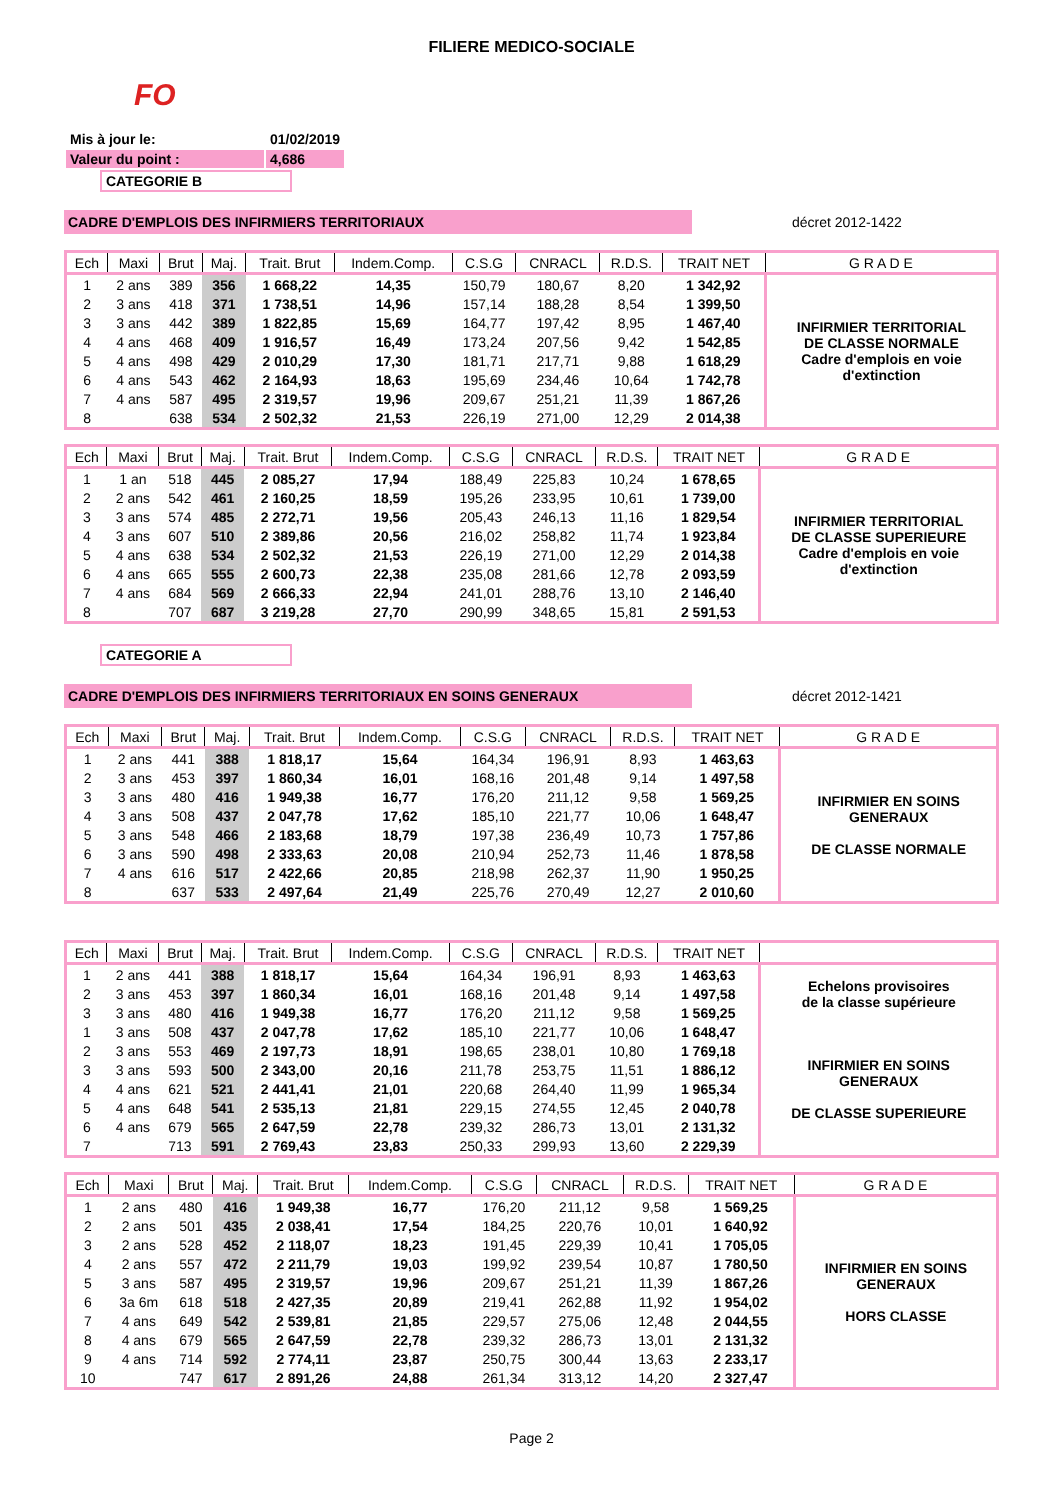FILIERE MEDICO-SOCIALE
FO
| Mis à jour le: | 01/02/2019 |
| Valeur du point : | 4,686 |
CATEGORIE B
CADRE D'EMPLOIS DES INFIRMIERS TERRITORIAUX décret 2012-1422
| Ech | Maxi | Brut | Maj. | Trait. Brut | Indem.Comp. | C.S.G | CNRACL | R.D.S. | TRAIT NET | G R A D E |
| --- | --- | --- | --- | --- | --- | --- | --- | --- | --- | --- |
| 1 | 2 ans | 389 | 356 | 1 668,22 | 14,35 | 150,79 | 180,67 | 8,20 | 1 342,92 | INFIRMIER TERRITORIAL DE CLASSE NORMALE Cadre d'emplois en voie d'extinction |
| 2 | 3 ans | 418 | 371 | 1 738,51 | 14,96 | 157,14 | 188,28 | 8,54 | 1 399,50 | |
| 3 | 3 ans | 442 | 389 | 1 822,85 | 15,69 | 164,77 | 197,42 | 8,95 | 1 467,40 | |
| 4 | 4 ans | 468 | 409 | 1 916,57 | 16,49 | 173,24 | 207,56 | 9,42 | 1 542,85 | |
| 5 | 4 ans | 498 | 429 | 2 010,29 | 17,30 | 181,71 | 217,71 | 9,88 | 1 618,29 | |
| 6 | 4 ans | 543 | 462 | 2 164,93 | 18,63 | 195,69 | 234,46 | 10,64 | 1 742,78 | |
| 7 | 4 ans | 587 | 495 | 2 319,57 | 19,96 | 209,67 | 251,21 | 11,39 | 1 867,26 | |
| 8 | | 638 | 534 | 2 502,32 | 21,53 | 226,19 | 271,00 | 12,29 | 2 014,38 | |
| Ech | Maxi | Brut | Maj. | Trait. Brut | Indem.Comp. | C.S.G | CNRACL | R.D.S. | TRAIT NET | G R A D E |
| --- | --- | --- | --- | --- | --- | --- | --- | --- | --- | --- |
| 1 | 1 an | 518 | 445 | 2 085,27 | 17,94 | 188,49 | 225,83 | 10,24 | 1 678,65 | INFIRMIER TERRITORIAL DE CLASSE SUPERIEURE Cadre d'emplois en voie d'extinction |
| 2 | 2 ans | 542 | 461 | 2 160,25 | 18,59 | 195,26 | 233,95 | 10,61 | 1 739,00 | |
| 3 | 3 ans | 574 | 485 | 2 272,71 | 19,56 | 205,43 | 246,13 | 11,16 | 1 829,54 | |
| 4 | 3 ans | 607 | 510 | 2 389,86 | 20,56 | 216,02 | 258,82 | 11,74 | 1 923,84 | |
| 5 | 4 ans | 638 | 534 | 2 502,32 | 21,53 | 226,19 | 271,00 | 12,29 | 2 014,38 | |
| 6 | 4 ans | 665 | 555 | 2 600,73 | 22,38 | 235,08 | 281,66 | 12,78 | 2 093,59 | |
| 7 | 4 ans | 684 | 569 | 2 666,33 | 22,94 | 241,01 | 288,76 | 13,10 | 2 146,40 | |
| 8 | | 707 | 687 | 3 219,28 | 27,70 | 290,99 | 348,65 | 15,81 | 2 591,53 | |
CATEGORIE A
CADRE D'EMPLOIS DES INFIRMIERS TERRITORIAUX EN SOINS GENERAUX décret 2012-1421
| Ech | Maxi | Brut | Maj. | Trait. Brut | Indem.Comp. | C.S.G | CNRACL | R.D.S. | TRAIT NET | G R A D E |
| --- | --- | --- | --- | --- | --- | --- | --- | --- | --- | --- |
| 1 | 2 ans | 441 | 388 | 1 818,17 | 15,64 | 164,34 | 196,91 | 8,93 | 1 463,63 | INFIRMIER EN SOINS GENERAUX DE CLASSE NORMALE |
| 2 | 3 ans | 453 | 397 | 1 860,34 | 16,01 | 168,16 | 201,48 | 9,14 | 1 497,58 | |
| 3 | 3 ans | 480 | 416 | 1 949,38 | 16,77 | 176,20 | 211,12 | 9,58 | 1 569,25 | |
| 4 | 3 ans | 508 | 437 | 2 047,78 | 17,62 | 185,10 | 221,77 | 10,06 | 1 648,47 | |
| 5 | 3 ans | 548 | 466 | 2 183,68 | 18,79 | 197,38 | 236,49 | 10,73 | 1 757,86 | |
| 6 | 3 ans | 590 | 498 | 2 333,63 | 20,08 | 210,94 | 252,73 | 11,46 | 1 878,58 | |
| 7 | 4 ans | 616 | 517 | 2 422,66 | 20,85 | 218,98 | 262,37 | 11,90 | 1 950,25 | |
| 8 | | 637 | 533 | 2 497,64 | 21,49 | 225,76 | 270,49 | 12,27 | 2 010,60 | |
| Ech | Maxi | Brut | Maj. | Trait. Brut | Indem.Comp. | C.S.G | CNRACL | R.D.S. | TRAIT NET | |
| --- | --- | --- | --- | --- | --- | --- | --- | --- | --- | --- |
| 1 | 2 ans | 441 | 388 | 1 818,17 | 15,64 | 164,34 | 196,91 | 8,93 | 1 463,63 | Echelons provisoires de la classe supérieure |
| 2 | 3 ans | 453 | 397 | 1 860,34 | 16,01 | 168,16 | 201,48 | 9,14 | 1 497,58 | |
| 3 | 3 ans | 480 | 416 | 1 949,38 | 16,77 | 176,20 | 211,12 | 9,58 | 1 569,25 | |
| 1 | 3 ans | 508 | 437 | 2 047,78 | 17,62 | 185,10 | 221,77 | 10,06 | 1 648,47 | INFIRMIER EN SOINS GENERAUX DE CLASSE SUPERIEURE |
| 2 | 3 ans | 553 | 469 | 2 197,73 | 18,91 | 198,65 | 238,01 | 10,80 | 1 769,18 | |
| 3 | 3 ans | 593 | 500 | 2 343,00 | 20,16 | 211,78 | 253,75 | 11,51 | 1 886,12 | |
| 4 | 4 ans | 621 | 521 | 2 441,41 | 21,01 | 220,68 | 264,40 | 11,99 | 1 965,34 | |
| 5 | 4 ans | 648 | 541 | 2 535,13 | 21,81 | 229,15 | 274,55 | 12,45 | 2 040,78 | |
| 6 | 4 ans | 679 | 565 | 2 647,59 | 22,78 | 239,32 | 286,73 | 13,01 | 2 131,32 | |
| 7 | | 713 | 591 | 2 769,43 | 23,83 | 250,33 | 299,93 | 13,60 | 2 229,39 | |
| Ech | Maxi | Brut | Maj. | Trait. Brut | Indem.Comp. | C.S.G | CNRACL | R.D.S. | TRAIT NET | G R A D E |
| --- | --- | --- | --- | --- | --- | --- | --- | --- | --- | --- |
| 1 | 2 ans | 480 | 416 | 1 949,38 | 16,77 | 176,20 | 211,12 | 9,58 | 1 569,25 | INFIRMIER EN SOINS GENERAUX HORS CLASSE |
| 2 | 2 ans | 501 | 435 | 2 038,41 | 17,54 | 184,25 | 220,76 | 10,01 | 1 640,92 | |
| 3 | 2 ans | 528 | 452 | 2 118,07 | 18,23 | 191,45 | 229,39 | 10,41 | 1 705,05 | |
| 4 | 2 ans | 557 | 472 | 2 211,79 | 19,03 | 199,92 | 239,54 | 10,87 | 1 780,50 | |
| 5 | 3 ans | 587 | 495 | 2 319,57 | 19,96 | 209,67 | 251,21 | 11,39 | 1 867,26 | |
| 6 | 3a 6m | 618 | 518 | 2 427,35 | 20,89 | 219,41 | 262,88 | 11,92 | 1 954,02 | |
| 7 | 4 ans | 649 | 542 | 2 539,81 | 21,85 | 229,57 | 275,06 | 12,48 | 2 044,55 | |
| 8 | 4 ans | 679 | 565 | 2 647,59 | 22,78 | 239,32 | 286,73 | 13,01 | 2 131,32 | |
| 9 | 4 ans | 714 | 592 | 2 774,11 | 23,87 | 250,75 | 300,44 | 13,63 | 2 233,17 | |
| 10 | | 747 | 617 | 2 891,26 | 24,88 | 261,34 | 313,12 | 14,20 | 2 327,47 | |
Page 2